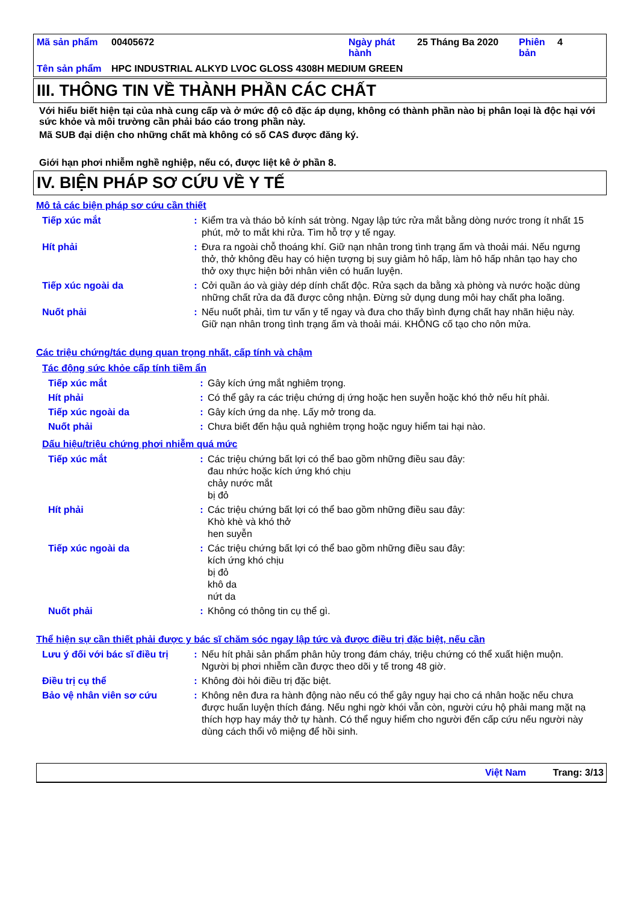| Mã sản phẩm | 00405672 | Ngày phát hành | 25 Tháng Ba 2020 | Phiên bản | 4 |
| Tên sản phẩm | HPC INDUSTRIAL ALKYD LVOC GLOSS 4308H MEDIUM GREEN | | | | |
III. THÔNG TIN VỀ THÀNH PHẦN CÁC CHẤT
Với hiểu biết hiện tại của nhà cung cấp và ở mức độ cô đặc áp dụng, không có thành phần nào bị phân loại là độc hại với sức khỏe và môi trường cần phải báo cáo trong phần này.
Mã SUB đại diện cho những chất mà không có số CAS được đăng ký.
Giới hạn phơi nhiễm nghề nghiệp, nếu có, được liệt kê ở phần 8.
IV. BIỆN PHÁP SƠ CỨU VỀ Y TẾ
Mô tả các biện pháp sơ cứu cần thiết
| Tiếp xúc mắt | : | Kiểm tra và tháo bỏ kính sát tròng. Ngay lập tức rửa mắt bằng dòng nước trong ít nhất 15 phút, mở to mắt khi rửa. Tìm hỗ trợ y tế ngay. |
| Hít phải | : | Đưa ra ngoài chỗ thoáng khí. Giữ nạn nhân trong tình trạng ấm và thoải mái. Nếu ngưng thở, thở không đều hay có hiện tượng bị suy giảm hô hấp, làm hô hấp nhân tạo hay cho thở oxy thực hiện bởi nhân viên có huấn luyện. |
| Tiếp xúc ngoài da | : | Cởi quần áo và giày dép dính chất độc. Rửa sạch da bằng xà phòng và nước hoặc dùng những chất rửa da đã được công nhận. Đừng sử dụng dung môi hay chất pha loãng. |
| Nuốt phải | : | Nếu nuốt phải, tìm tư vấn y tế ngay và đưa cho thấy bình đựng chất hay nhãn hiệu này. Giữ nạn nhân trong tình trạng ấm và thoải mái. KHÔNG cố tạo cho nôn mửa. |
Các triệu chứng/tác dụng quan trọng nhất, cấp tính và chậm
Tác động sức khỏe cấp tính tiềm ẩn
| Tiếp xúc mắt | : | Gây kích ứng mắt nghiêm trọng. |
| Hít phải | : | Có thể gây ra các triệu chứng dị ứng hoặc hen suyễn hoặc khó thở nếu hít phải. |
| Tiếp xúc ngoài da | : | Gây kích ứng da nhẹ. Lấy mở trong da. |
| Nuốt phải | : | Chưa biết đến hậu quả nghiêm trọng hoặc nguy hiểm tai hại nào. |
Dấu hiệu/triệu chứng phơi nhiễm quá mức
| Tiếp xúc mắt | : | Các triệu chứng bất lợi có thể bao gồm những điều sau đây: đau nhức hoặc kích ứng khó chịu chảy nước mắt bị đỏ |
| Hít phải | : | Các triệu chứng bất lợi có thể bao gồm những điều sau đây: Khò khè và khó thở hen suyễn |
| Tiếp xúc ngoài da | : | Các triệu chứng bất lợi có thể bao gồm những điều sau đây: kích ứng khó chịu bị đỏ khô da nứt da |
| Nuốt phải | : | Không có thông tin cụ thể gì. |
Thể hiện sự cần thiết phải được y bác sĩ chăm sóc ngay lập tức và được điều trị đặc biệt, nếu cần
| Lưu ý đối với bác sĩ điều trị | : | Nếu hít phải sản phẩm phân hủy trong đám cháy, triệu chứng có thể xuất hiện muộn. Người bị phơi nhiễm cần được theo dõi y tế trong 48 giờ. |
| Điều trị cụ thể | : | Không đòi hỏi điều trị đặc biệt. |
| Bảo vệ nhân viên sơ cứu | : | Không nên đưa ra hành động nào nếu có thể gây nguy hại cho cá nhân hoặc nếu chưa được huấn luyện thích đáng. Nếu nghi ngờ khói vẫn còn, người cứu hộ phải mang mặt nạ thích hợp hay máy thở tự hành. Có thể nguy hiểm cho người đến cấp cứu nếu người này dùng cách thổi vô miệng để hồi sinh. |
Việt Nam Trang: 3/13